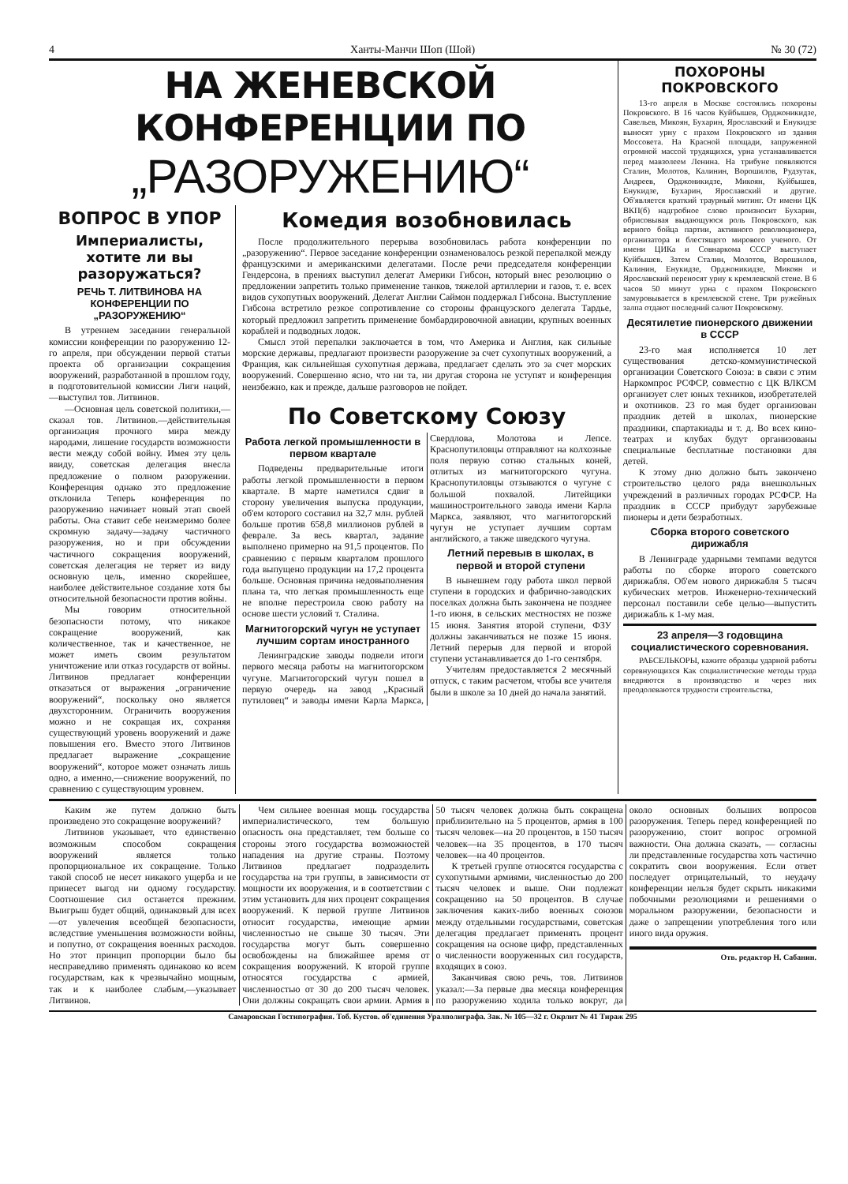4 Ханты-Манчи Шоп (Шой) № 30 (72)
НА ЖЕНЕВСКОЙ КОНФЕРЕНЦИИ ПО
„РАЗОРУЖЕНИЮ“
ВОПРОС В УПОР
Империалисты, хотите ли вы разоружаться?
РЕЧЬ Т. ЛИТВИНОВА НА КОНФЕРЕНЦИИ ПО „РАЗОРУЖЕНИЮ“
В утреннем заседании генеральной комиссии конференции по разоружению 12-го апреля, при обсуждении первой статьи проекта об организации сокращения вооружений, разработанной в прошлом году, в подготовительной комиссии Лиги наций,—выступил тов. Литвинов.
—Основная цель советской политики,—сказал тов. Литвинов.—действительная организация прочного мира между народами, лишение государств возможности вести между собой войну. Имея эту цель ввиду, советская делегация внесла предложение о полном разоружении. Конференция однако это предложение отклонила Теперь конференция по разоружению начинает новый этап своей работы. Она ставит себе неизмеримо более скромную задачу—задачу частичного разоружения, но и при обсуждении частичного сокращения вооружений, советская делегация не теряет из виду основную цель, именно скорейшее, наиболее действительное создание хотя бы относительной безопасности против войны.
Мы говорим относительной безопасности потому, что никакое сокращение вооружений, как количественное, так и качественное, не может иметь своим результатом уничтожение или отказ государств от войны. Литвинов предлагает конференции отказаться от выражения „ограничение вооружений“, поскольку оно является двухсторонним. Ограничить вооружения можно и не сокращая их, сохраняя существующий уровень вооружений и даже повышения его. Вместо этого Литвинов предлагает выражение „сокращение вооружений“, которое может означать лишь одно, а именно,—снижение вооружений, по сравнению с существующим уровнем.
Комедия возобновилась
После продолжительного перерыва возобновилась работа конференции по „разоружению“. Первое заседание конференции ознаменовалось резкой перепалкой между французскими и американскими делегатами. После речи председателя конференции Гендерсона, в прениях выступил делегат Америки Гибсон, который внес резолюцию о предложении запретить только применение танков, тяжелой артиллерии и газов, т. е. всех видов сухопутных вооружений. Делегат Англии Саймон поддержал Гибсона. Выступление Гибсона встретило резкое сопротивление со стороны французского делегата Тардье, который предложил запретить применение бомбардировочной авиации, крупных военных кораблей и подводных лодок.
Смысл этой перепалки заключается в том, что Америка и Англия, как сильные морские державы, предлагают произвести разоружение за счет сухопутных вооружений, а Франция, как сильнейшая сухопутная держава, предлагает сделать это за счет морских вооружений. Совершенно ясно, что ни та, ни другая сторона не уступят и конференция неизбежно, как и прежде, дальше разговоров не пойдет.
По Советскому Союзу
Работа легкой промышленности в первом квартале
Подведены предварительные итоги работы легкой промышленности в первом квартале. В марте наметился сдвиг в сторону увеличения выпуска продукции, об'ем которого составил на 32,7 млн. рублей больше против 658,8 миллионов рублей в феврале. За весь квартал, задание выполнено примерно на 91,5 процентов. По сравнению с первым кварталом прошлого года выпущено продукции на 17,2 процента больше. Основная причина недовыполнения плана та, что легкая промышленность еще не вполне перестроила свою работу на основе шести условий т. Сталина.
Магнитогорский чугун не уступает лучшим сортам иностранного
Ленинградские заводы подвели итоги первого месяца работы на магнитогорском чугуне. Магнитогорский чугун пошел в первую очередь на завод „Красный путиловец“ и заводы имени Карла Маркса, Свердлова, Молотова и Лепсе. Краснопутиловцы отправляют на колхозные поля первую сотню стальных коней, отлитых из магнитогорского чугуна. Краснопутиловцы отзываются о чугуне с большой похвалой. Литейщики машиностроительного завода имени Карла Маркса, заявляют, что магнитогорский чугун не уступает лучшим сортам английского, а также шведского чугуна.
Летний перевыв в школах, в первой и второй ступени
В нынешнем году работа школ первой ступени в городских и фабрично-заводских поселках должна быть закончена не позднее 1-го июня, в сельских местностях не позже 15 июня. Занятия второй ступени, ФЗУ должны заканчиваться не позже 15 июня. Летний перерыв для первой и второй ступени устанавливается до 1-го сентября.
Учителям предоставляется 2 месячный отпуск, с таким расчетом, чтобы все учителя были в школе за 10 дней до начала занятий.
ПОХОРОНЫ ПОКРОВСКОГО
13-го апреля в Москве состоялись похороны Покровского. В 16 часов Куйбышев, Орджоникидзе, Савельев, Микоян, Бухарин, Ярославский и Енукидзе выносят урну с прахом Покровского из здания Моссовета. На Красной площади, запруженной огромной массой трудящихся, урна устанавливается перед мавзолеем Ленина. На трибуне появляются Сталин, Молотов, Калинин, Ворошилов, Рудзутак, Андреев, Орджоникидзе, Микоян, Куйбышев, Енукидзе, Бухарин, Ярославский и другие. Об'является краткий траурный митинг. От имени ЦК ВКП(б) надгробное слово произносит Бухарин, обрисовывая выдающуюся роль Покровского, как верного бойца партии, активного революционера, организатора и блестящего мирового ученого. От имени ЦИКа и Совнаркома СССР выступает Куйбышев. Затем Сталин, Молотов, Ворошилов, Калинин, Енукидзе, Орджоникидзе, Микоян и Ярославский переносят урну к кремлевской стене. В 6 часов 50 минут урна с прахом Покровского замуровывается в кремлевской стене. Три ружейных залпа отдают последний салют Покровскому.
Десятилетие пионерского движении в СССР
23-го мая исполняется 10 лет существования детско-коммунистической организации Советского Союза: в связи с этим Наркомпрос РСФСР, совместно с ЦК ВЛКСМ организует слет юных техников, изобретателей и охотников. 23 го мая будет организован праздник детей в школах, пионерские праздники, спартакиады и т. д. Во всех кино-театрах и клубах будут организованы специальные бесплатные постановки для детей.
К этому дню должно быть закончено строительство целого ряда внешкольных учреждений в различных городах РСФСР. На праздник в СССР прибудут зарубежные пионеры и дети безработных.
Сборка второго советского дирижабля
В Ленинграде ударными темпами ведутся работы по сборке второго советского дирижабля. Об'ем нового дирижабля 5 тысяч кубических метров. Инженерно-технический персонал поставили себе целью—выпустить дирижабль к 1-му мая.
23 апреля—3 годовщина социалистического соревнования.
РАБСЕЛЬКОРЫ, кажите образцы ударной работы соревнующихся Как социалистические методы труда внедряются в производство и через них преодолеваются трудности строительства,
Каким же путем должно быть произведено это сокращение вооружений?
Литвинов указывает, что единственно возможным способом сокращения вооружений является только пропорциональное их сокращение. Только такой способ не несет никакого ущерба и не принесет выгод ни одному государству. Соотношение сил останется прежним. Выигрыш будет общий, одинаковый для всех—от увлечения всеобщей безопасности, вследствие уменьшения возможности войны, и попутно, от сокращения военных расходов. Но этот принцип пропорции было бы несправедливо применять одинаково ко всем государствам, как к чрезвычайно мощным, так и к наиболее слабым,—указывает Литвинов.
Чем сильнее военная мощь государства империалистического, тем большую опасность она представляет, тем больше со стороны этого государства возможностей нападения на другие страны. Поэтому Литвинов предлагает подразделить государства на три группы, в зависимости от мощности их вооружения, и в соответствии с этим установить для них процент сокращения вооружений. К первой группе Литвинов относит государства, имеющие армии численностью не свыше 30 тысяч. Эти государства могут быть совершенно освобождены на ближайшее время от сокращения вооружений. К второй группе относятся государства с армией, численностью от 30 до 200 тысяч человек. Они должны сокращать свои армии. Армия в 50 тысяч человек должна быть сокращена приблизительно на 5 процентов, армия в 100 тысяч человек—на 20 процентов, в 150 тысяч человек—на 35 процентов, в 170 тысяч человек—на 40 процентов.
К третьей группе относятся государства с сухопутными армиями, численностью до 200 тысяч человек и выше. Они подлежат сокращению на 50 процентов. В случае заключения каких-либо военных союзов между отдельными государствами, советская делегация предлагает применять процент сокращения на основе цифр, представленных о численности вооруженных сил государств, входящих в союз.
Заканчивая свою речь, тов. Литвинов указал:—За первые два месяца конференция по разоружению ходила только вокруг, да около основных больших вопросов разоружения. Теперь перед конференцией по разоружению, стоит вопрос огромной важности. Она должна сказать, — согласны ли представленные государства хоть частично сократить свои вооружения. Если ответ последует отрицательный, то неудачу конференции нельзя будет скрыть никакими побочными резолюциями и решениями о моральном разоружении, безопасности и даже о запрещении употребления того или иного вида оружия.
Отв. редактор Н. Сабанин.
Самаровская Гостипография. Тоб. Кустов. об'единения Уралполиграфа. Зак. № 105—32 г. Окрлит № 41 Тираж 295